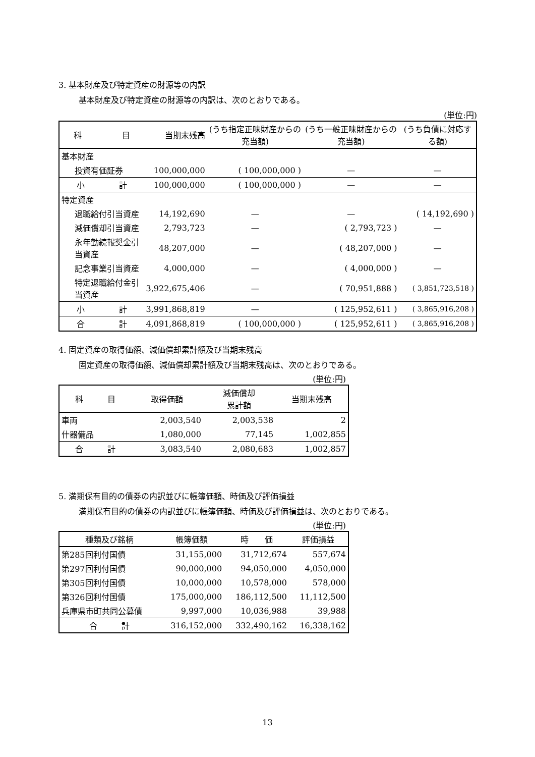3. 基本財産及び特定資産の財源等の内訳
基本財産及び特定資産の財源等の内訳は、次のとおりである。
(単位:円)
| 科 目 | | 当期末残高 | (うち指定正味財産からの充当額) | (うち一般正味財産からの充当額) | (うち負債に対応する額) |
| --- | --- | --- | --- | --- | --- |
| 基本財産 | | | | | |
| 投資有価証券 | | 100,000,000 | ( 100,000,000 ) | — | — |
| 小 | 計 | 100,000,000 | ( 100,000,000 ) | — | — |
| 特定資産 | | | | | |
| 退職給付引当資産 | | 14,192,690 | — | — | ( 14,192,690 ) |
| 減価償却引当資産 | | 2,793,723 | — | ( 2,793,723 ) | — |
| 永年勤続報奨金引当資産 | | 48,207,000 | — | ( 48,207,000 ) | — |
| 記念事業引当資産 | | 4,000,000 | — | ( 4,000,000 ) | — |
| 特定退職給付金引当資産 | | 3,922,675,406 | — | ( 70,951,888 ) | ( 3,851,723,518 ) |
| 小 | 計 | 3,991,868,819 | — | ( 125,952,611 ) | ( 3,865,916,208 ) |
| 合 | 計 | 4,091,868,819 | ( 100,000,000 ) | ( 125,952,611 ) | ( 3,865,916,208 ) |
4. 固定資産の取得価額、減価償却累計額及び当期末残高
固定資産の取得価額、減価償却累計額及び当期末残高は、次のとおりである。
(単位:円)
| 科 目 | 取得価額 | 減価償却 累計額 | 当期末残高 |
| --- | --- | --- | --- |
| 車両 | 2,003,540 | 2,003,538 | 2 |
| 什器備品 | 1,080,000 | 77,145 | 1,002,855 |
| 合 計 | 3,083,540 | 2,080,683 | 1,002,857 |
5. 満期保有目的の債券の内訳並びに帳簿価額、時価及び評価損益
満期保有目的の債券の内訳並びに帳簿価額、時価及び評価損益は、次のとおりである。
(単位:円)
| 種類及び銘柄 | 帳簿価額 | 時 価 | 評価損益 |
| --- | --- | --- | --- |
| 第285回利付国債 | 31,155,000 | 31,712,674 | 557,674 |
| 第297回利付国債 | 90,000,000 | 94,050,000 | 4,050,000 |
| 第305回利付国債 | 10,000,000 | 10,578,000 | 578,000 |
| 第326回利付国債 | 175,000,000 | 186,112,500 | 11,112,500 |
| 兵庫県市町共同公募債 | 9,997,000 | 10,036,988 | 39,988 |
| 合 計 | 316,152,000 | 332,490,162 | 16,338,162 |
13